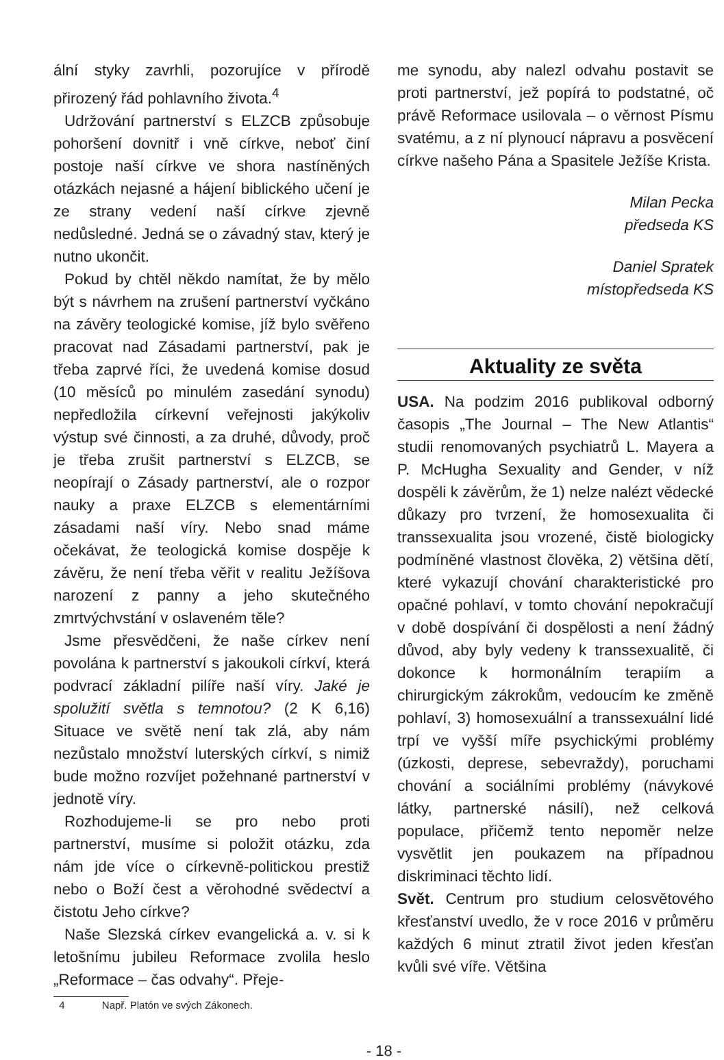ální styky zavrhli, pozorujíce v přírodě přirozený řád pohlavního života.<sup>4</sup>
Udržování partnerství s ELZCB způsobuje pohoršení dovnitř i vně církve, neboť činí postoje naší církve ve shora nastíněných otázkách nejasné a hájení biblického učení je ze strany vedení naší církve zjevně nedůsledné. Jedná se o závadný stav, který je nutno ukončit.
Pokud by chtěl někdo namítat, že by mělo být s návrhem na zrušení partnerství vyčkáno na závěry teologické komise, jíž bylo svěřeno pracovat nad Zásadami partnerství, pak je třeba zaprvé říci, že uvedená komise dosud (10 měsíců po minulém zasedání synodu) nepředložila církevní veřejnosti jakýkoliv výstup své činnosti, a za druhé, důvody, proč je třeba zrušit partnerství s ELZCB, se neopírají o Zásady partnerství, ale o rozpor nauky a praxe ELZCB s elementárními zásadami naší víry. Nebo snad máme očekávat, že teologická komise dospěje k závěru, že není třeba věřit v realitu Ježíšova narození z panny a jeho skutečného zmrtvýchvstání v oslaveném těle?
Jsme přesvědčeni, že naše církev není povolána k partnerství s jakoukoli církví, která podvrací základní pilíře naší víry. Jaké je spolužití světla s temnotou? (2 K 6,16) Situace ve světě není tak zlá, aby nám nezůstalo množství luterských církví, s nimiž bude možno rozvíjet požehnané partnerství v jednotě víry.
Rozhodujeme-li se pro nebo proti partnerství, musíme si položit otázku, zda nám jde více o církevně-politickou prestiž nebo o Boží čest a věrohodné svědectví a čistotu Jeho církve?
Naše Slezská církev evangelická a. v. si k letošnímu jubileu Reformace zvolila heslo „Reformace – čas odvahy“. Přeje-
4 Např. Platón ve svých Zákonech.
me synodu, aby nalezl odvahu postavit se proti partnerství, jež popírá to podstatné, oč právě Reformace usilovala – o věrnost Písmu svatému, a z ní plynoucí nápravu a posvěcení církve našeho Pána a Spasitele Ježíše Krista.
Milan Pecka
předseda KS
Daniel Spratek
místopředseda KS
Aktuality ze světa
USA. Na podzim 2016 publikoval odborný časopis „The Journal – The New Atlantis“ studii renomovaných psychiatrů L. Mayera a P. McHugha Sexuality and Gender, v níž dospěli k závěrům, že 1) nelze nalézt vědecké důkazy pro tvrzení, že homosexualita či transsexualita jsou vrozené, čistě biologicky podmíněné vlastnost člověka, 2) většina dětí, které vykazují chování charakteristické pro opačné pohlaví, v tomto chování nepokračují v době dospívání či dospělosti a není žádný důvod, aby byly vedeny k transsexualitě, či dokonce k hormonálním terapiím a chirurgickým zákrokům, vedoucím ke změně pohlaví, 3) homosexuální a transsexuální lidé trpí ve vyšší míře psychickými problémy (úzkosti, deprese, sebevraždy), poruchami chování a sociálními problémy (návykové látky, partnerské násilí), než celková populace, přičemž tento nepoměr nelze vysvětlit jen poukazem na případnou diskriminaci těchto lidí.
Svět. Centrum pro studium celosvětového křesťanství uvedlo, že v roce 2016 v průměru každých 6 minut ztratil život jeden křesťan kvůli své víře. Většina
- 18 -